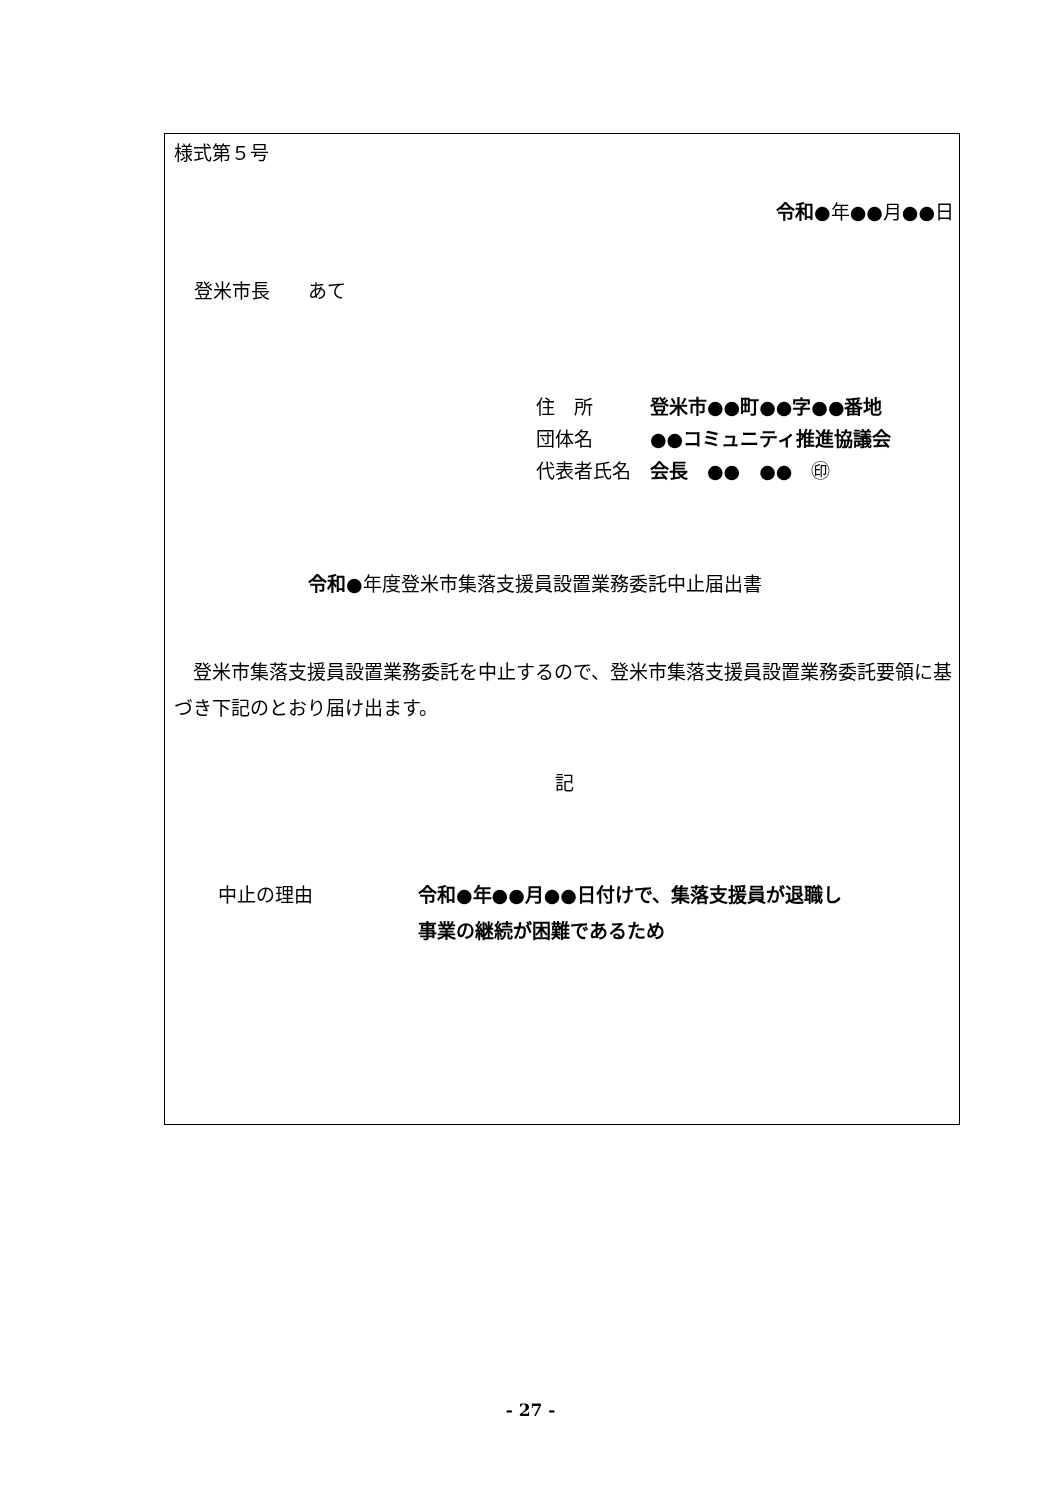様式第５号
令和●年●●月●●日
登米市長　　あて
住　所　　　登米市●●町●●字●●番地
団体名　　　●●コミュニティ推進協議会
代表者氏名　会長　●●　●●　㊞
令和●年度登米市集落支援員設置業務委託中止届出書
　登米市集落支援員設置業務委託を中止するので、登米市集落支援員設置業務委託要領に基づき下記のとおり届け出ます。
記
中止の理由 令和●年●●月●●日付けで、集落支援員が退職し
事業の継続が困難であるため
- 27 -